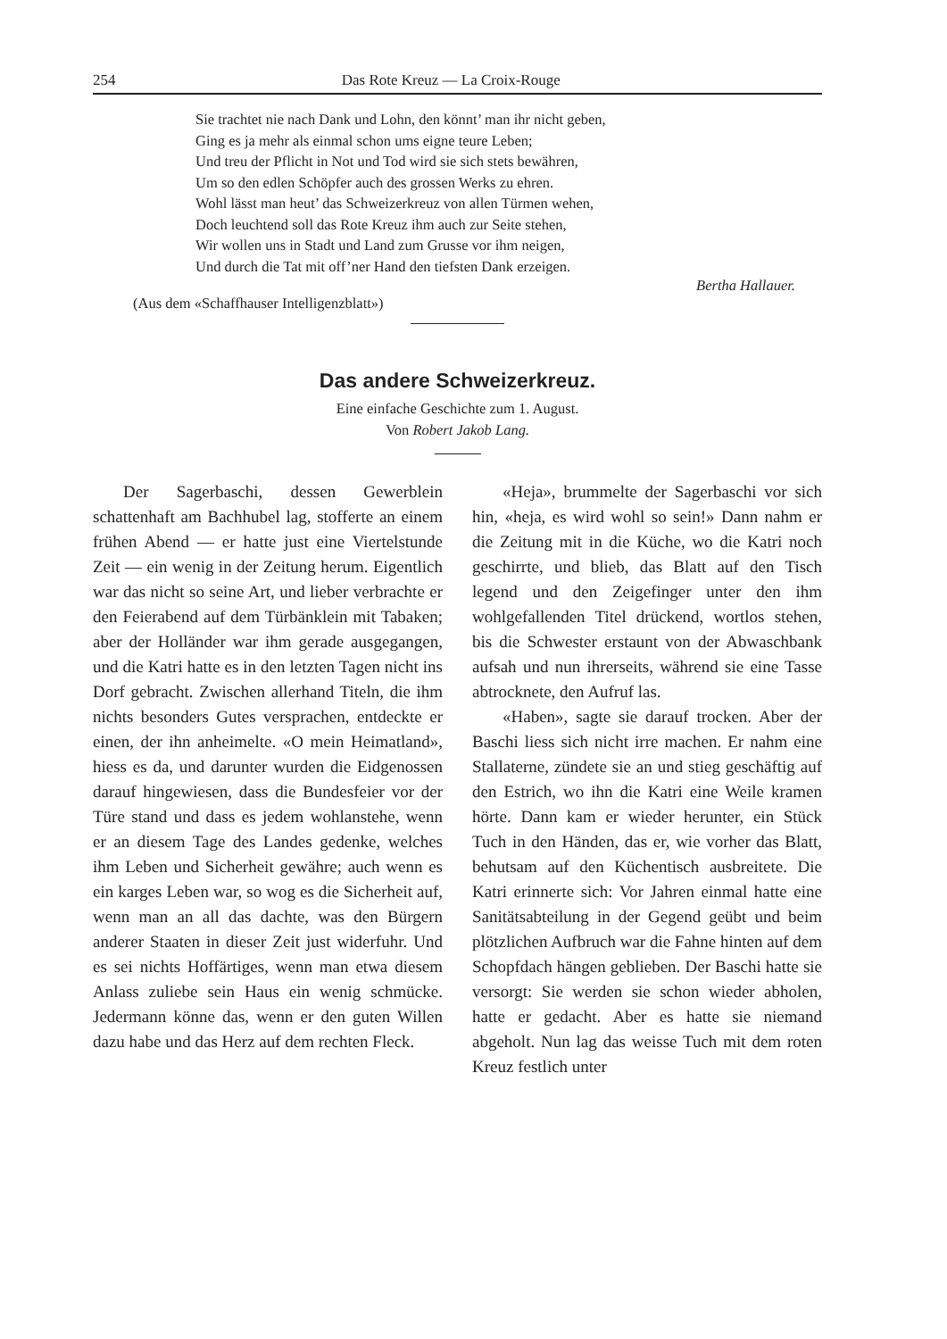254 Das Rote Kreuz — La Croix-Rouge
Sie trachtet nie nach Dank und Lohn, den könnt’ man ihr nicht geben,
Ging es ja mehr als einmal schon ums eigne teure Leben;
Und treu der Pflicht in Not und Tod wird sie sich stets bewähren,
Um so den edlen Schöpfer auch des grossen Werks zu ehren.
Wohl lässt man heut’ das Schweizerkreuz von allen Türmen wehen,
Doch leuchtend soll das Rote Kreuz ihm auch zur Seite stehen,
Wir wollen uns in Stadt und Land zum Grusse vor ihm neigen,
Und durch die Tat mit off’ner Hand den tiefsten Dank erzeigen.
Bertha Hallauer.
(Aus dem «Schaffhauser Intelligenzblatt»)
Das andere Schweizerkreuz.
Eine einfache Geschichte zum 1. August.
Von Robert Jakob Lang.
Der Sagerbaschi, dessen Gewerblein schattenhaft am Bachhubel lag, stofferte an einem frühen Abend — er hatte just eine Viertelstunde Zeit — ein wenig in der Zeitung herum. Eigentlich war das nicht so seine Art, und lieber verbrachte er den Feierabend auf dem Türbänklein mit Tabaken; aber der Holländer war ihm gerade ausgegangen, und die Katri hatte es in den letzten Tagen nicht ins Dorf gebracht. Zwischen allerhand Titeln, die ihm nichts besonders Gutes versprachen, entdeckte er einen, der ihn anheimelte. «O mein Heimatland», hiess es da, und darunter wurden die Eidgenossen darauf hingewiesen, dass die Bundesfeier vor der Türe stand und dass es jedem wohlanstehe, wenn er an diesem Tage des Landes gedenke, welches ihm Leben und Sicherheit gewähre; auch wenn es ein karges Leben war, so wog es die Sicherheit auf, wenn man an all das dachte, was den Bürgern anderer Staaten in dieser Zeit just widerfuhr. Und es sei nichts Hoffärtiges, wenn man etwa diesem Anlass zuliebe sein Haus ein wenig schmücke. Jedermann könne das, wenn er den guten Willen dazu habe und das Herz auf dem rechten Fleck.
«Heja», brummelte der Sagerbaschi vor sich hin, «heja, es wird wohl so sein!» Dann nahm er die Zeitung mit in die Küche, wo die Katri noch geschirrte, und blieb, das Blatt auf den Tisch legend und den Zeigefinger unter den ihm wohlgefallenden Titel drückend, wortlos stehen, bis die Schwester erstaunt von der Abwaschbank aufsah und nun ihrerseits, während sie eine Tasse abtrocknete, den Aufruf las.
«Haben», sagte sie darauf trocken. Aber der Baschi liess sich nicht irre machen. Er nahm eine Stallaterne, zündete sie an und stieg geschäftig auf den Estrich, wo ihn die Katri eine Weile kramen hörte. Dann kam er wieder herunter, ein Stück Tuch in den Händen, das er, wie vorher das Blatt, behutsam auf den Küchentisch ausbreitete. Die Katri erinnerte sich: Vor Jahren einmal hatte eine Sanitätsabteilung in der Gegend geübt und beim plötzlichen Aufbruch war die Fahne hinten auf dem Schopfdach hängen geblieben. Der Baschi hatte sie versorgt: Sie werden sie schon wieder abholen, hatte er gedacht. Aber es hatte sie niemand abgeholt. Nun lag das weisse Tuch mit dem roten Kreuz festlich unter